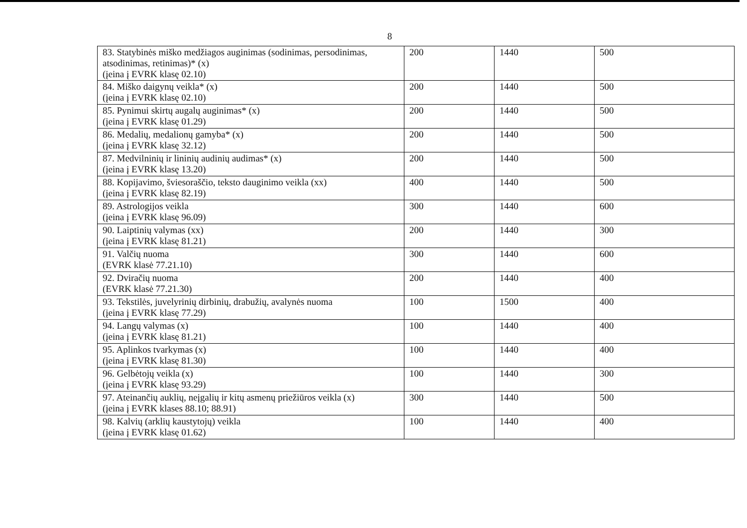8
| 83. Statybinės miško medžiagos auginimas (sodinimas, persodinimas, atsodinimas, retinimas)* (x) (įeina į EVRK klasę 02.10) | 200 | 1440 | 500 |
| 84. Miško daigynų veikla* (x) (įeina į EVRK klasę 02.10) | 200 | 1440 | 500 |
| 85. Pynimui skirtų augalų auginimas* (x) (įeina į EVRK klasę 01.29) | 200 | 1440 | 500 |
| 86. Medalių, medalionų gamyba* (x) (įeina į EVRK klasę 32.12) | 200 | 1440 | 500 |
| 87. Medvilninių ir lininių audinių audimas* (x) (įeina į EVRK klasę 13.20) | 200 | 1440 | 500 |
| 88. Kopijavimo, šviesoraščio, teksto dauginimo veikla (xx) (įeina į EVRK klasę 82.19) | 400 | 1440 | 500 |
| 89. Astrologijos veikla (įeina į EVRK klasę 96.09) | 300 | 1440 | 600 |
| 90. Laiptinių valymas (xx) (įeina į EVRK klasę 81.21) | 200 | 1440 | 300 |
| 91. Valčių nuoma (EVRK klasė 77.21.10) | 300 | 1440 | 600 |
| 92. Dviračių nuoma (EVRK klasė 77.21.30) | 200 | 1440 | 400 |
| 93. Tekstilės, juvelyrinių dirbinių, drabužių, avalynės nuoma (įeina į EVRK klasę 77.29) | 100 | 1500 | 400 |
| 94. Langų valymas (x) (įeina į EVRK klasę 81.21) | 100 | 1440 | 400 |
| 95. Aplinkos tvarkymas (x) (įeina į EVRK klasę 81.30) | 100 | 1440 | 400 |
| 96. Gelbėtojų veikla (x) (įeina į EVRK klasę 93.29) | 100 | 1440 | 300 |
| 97. Ateinančių auklių, neįgalių ir kitų asmenų priežiūros veikla (x) (įeina į EVRK klases 88.10; 88.91) | 300 | 1440 | 500 |
| 98. Kalvių (arklių kaustytojų) veikla (įeina į EVRK klasę 01.62) | 100 | 1440 | 400 |